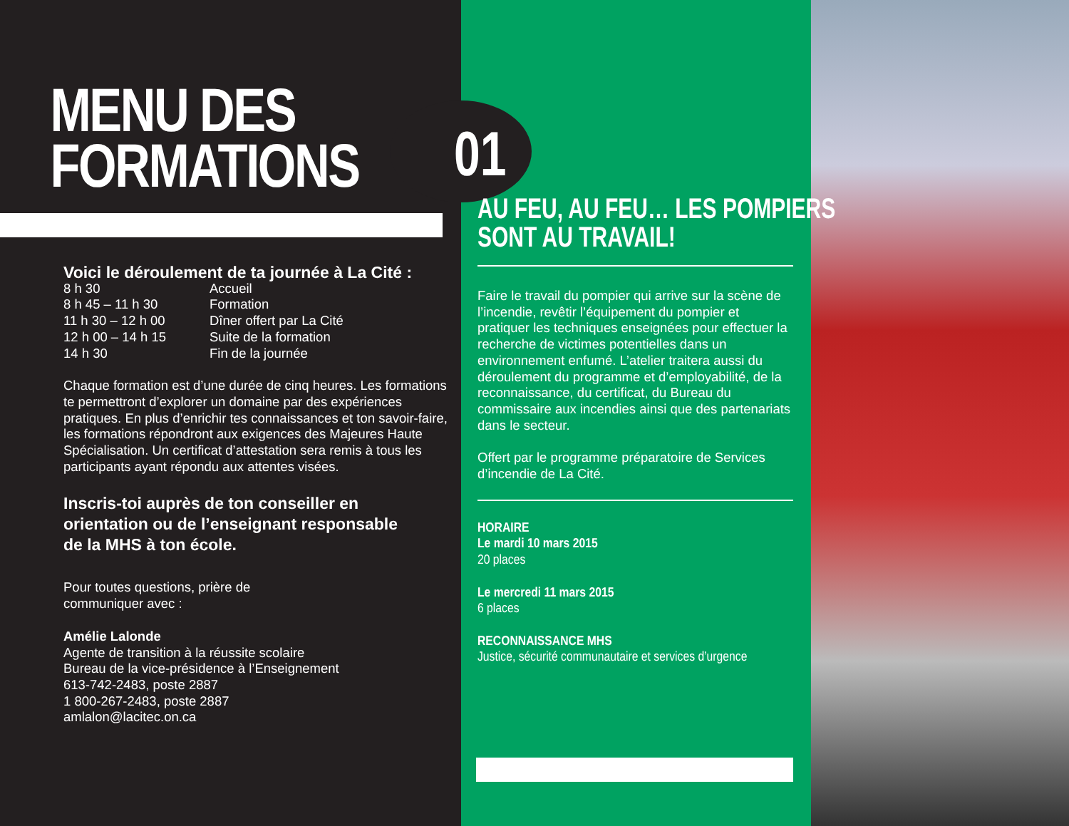MENU DES
FORMATIONS
Voici le déroulement de ta journée à La Cité :
| 8 h 30 | Accueil |
| 8 h 45 – 11 h 30 | Formation |
| 11 h 30 – 12 h 00 | Dîner offert par La Cité |
| 12 h 00 – 14 h 15 | Suite de la formation |
| 14 h 30 | Fin de la journée |
Chaque formation est d’une durée de cinq heures. Les formations te permettront d’explorer un domaine par des expériences pratiques. En plus d’enrichir tes connaissances et ton savoir-faire, les formations répondront aux exigences des Majeures Haute Spécialisation. Un certificat d’attestation sera remis à tous les participants ayant répondu aux attentes visées.
Inscris-toi auprès de ton conseiller en orientation ou de l’enseignant responsable de la MHS à ton école.
Pour toutes questions, prière de
communiquer avec :
Amélie Lalonde
Agente de transition à la réussite scolaire
Bureau de la vice-présidence à l’Enseignement
613-742-2483, poste 2887
1 800-267-2483, poste 2887
amlalon@lacitec.on.ca
01
AU FEU, AU FEU… LES POMPIERS
SONT AU TRAVAIL!
Faire le travail du pompier qui arrive sur la scène de l’incendie, revêtir l’équipement du pompier et pratiquer les techniques enseignées pour effectuer la recherche de victimes potentielles dans un environnement enfumé. L’atelier traitera aussi du déroulement du programme et d’employabilité, de la reconnaissance, du certificat, du Bureau du commissaire aux incendies ainsi que des partenariats dans le secteur.
Offert par le programme préparatoire de Services d’incendie de La Cité.
HORAIRE
Le mardi 10 mars 2015
20 places
Le mercredi 11 mars 2015
6 places
RECONNAISSANCE MHS
Justice, sécurité communautaire et services d’urgence